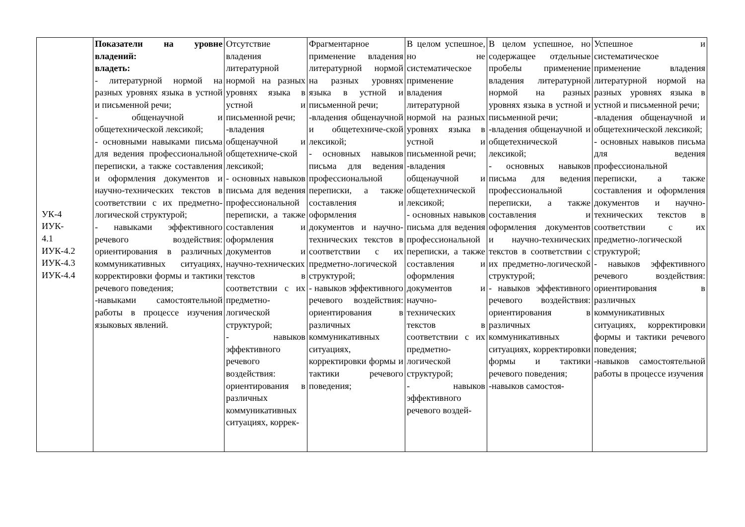| УК-4 ИУК- 4.1 ИУК-4.2 ИУК-4.3 ИУК-4.4 | Показатели на уровне владений: владеть: - литературной нормой на разных уровнях языка в устной и письменной речи; - общенаучной и общетехнической лексикой; - основными навыками письма для ведения профессиональной переписки, а также составления и оформления документов и научно-технических текстов в соответствии с их предметно-логической структурой; - навыками эффективного речевого воздействия: ориентирования в различных коммуникативных ситуациях, корректировки формы и тактики речевого поведения; -навыками самостоятельной работы в процессе изучения языковых явлений. | Отсутствие владения литературной нормой на разных уровнях языка в устной и письменной речи; -владения общенаучной и общетехниче-ской лексикой; - основных навыков письма для ведения профессиональной переписки, а также составления и оформления документов и научно-технических текстов в соответствии с их предметно-логической структурой; - навыков эффективного речевого воздействия: ориентирования в различных коммуникативных ситуациях, коррек- | Фрагментарное применение владения литературной нормой на разных уровнях языка в устной и письменной речи; -владения общенаучной и общетехниче-ской лексикой; - основных навыков письма для ведения профессиональной переписки, а также составления и оформления документов и научно-технических текстов в соответствии с их предметно-логической структурой; - навыков эффективного речевого воздействия: ориентирования в различных коммуникативных ситуациях, корректировки формы и тактики речевого поведения; | В целом успешное, но не систематическое применение владения литературной нормой на разных уровнях языка в устной и письменной речи; -владения общенаучной и общетехнической лексикой; - основных навыков письма для ведения профессиональной переписки, а также составления и оформления документов и научно-технических текстов в соответствии с их предметно-логической структурой; - навыков эффективного речевого воздей- | В целом успешное, но содержащее отдельные пробелы применение владения литературной нормой на разных уровнях языка в устной и письменной речи; -владения общенаучной и общетехнической лексикой; - основных навыков письма для ведения профессиональной переписки, а также составления и оформления документов и научно-технических текстов в соответствии с их предметно-логической структурой; - навыков эффективного речевого воздействия: ориентирования в различных коммуникативных ситуациях, корректировки формы и тактики речевого поведения; -навыков самостоя- | Успешное и систематическое применение владения литературной нормой на разных уровнях языка в устной и письменной речи; -владения общенаучной и общетехнической лексикой; - основных навыков письма для ведения профессиональной переписки, а также составления и оформления документов и научно-технических текстов в соответствии с их предметно-логической структурой; - навыков эффективного речевого воздействия: ориентирования в различных коммуникативных ситуациях, корректировки формы и тактики речевого поведения; -навыков самостоятельной работы в процессе изучения |